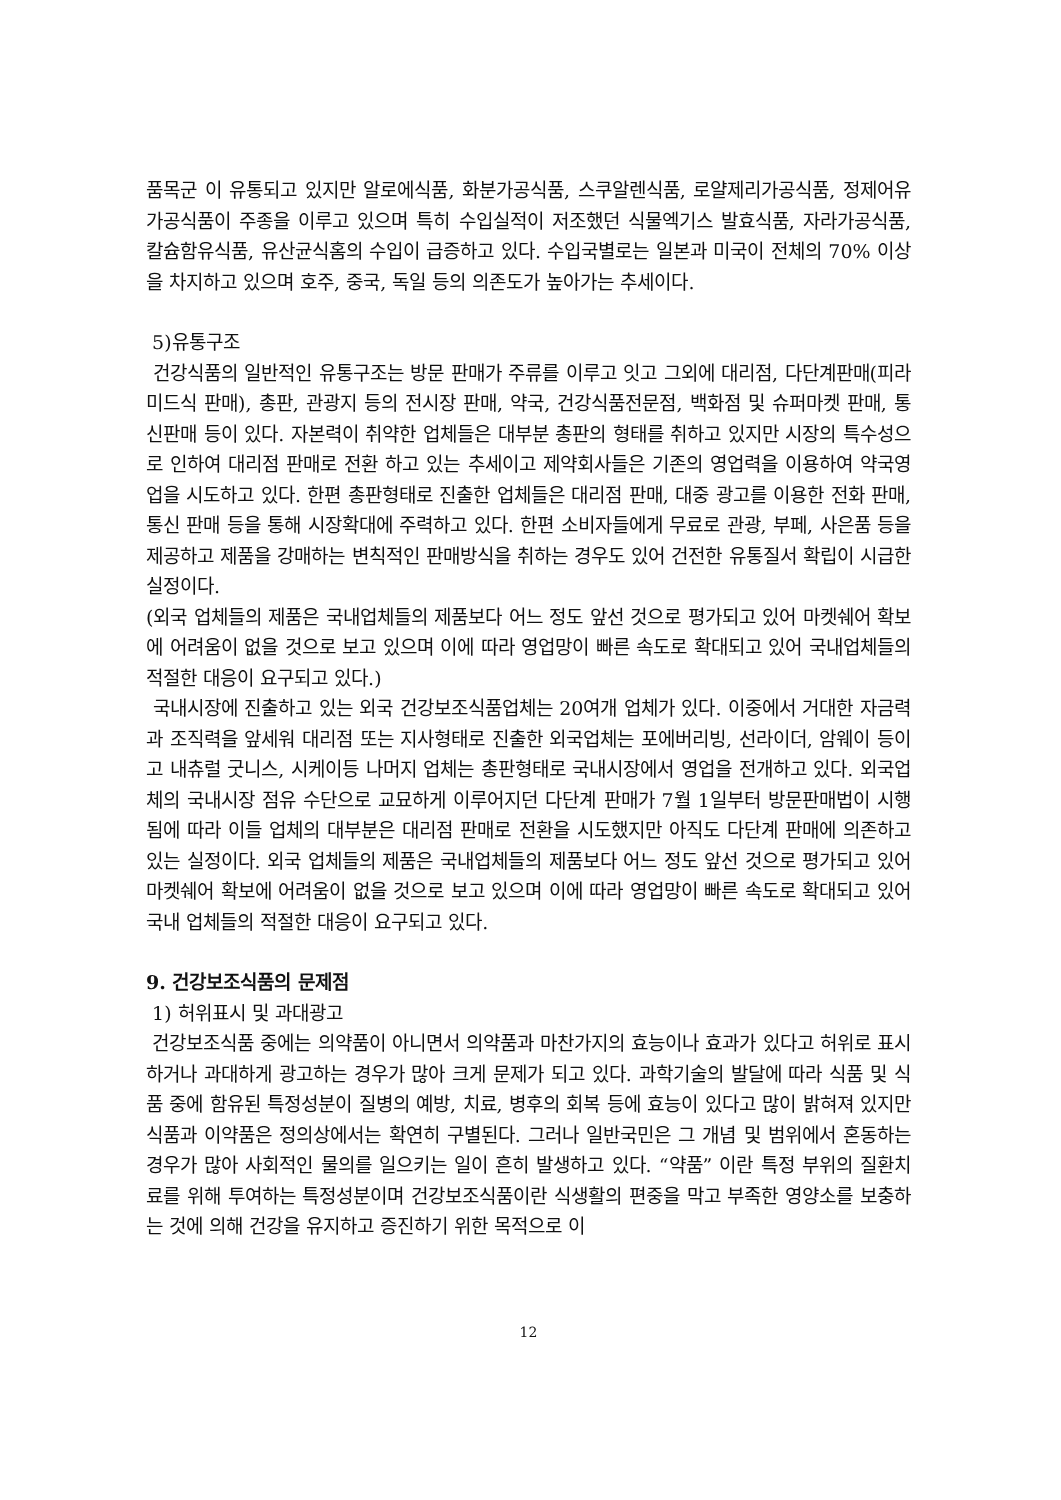품목군 이 유통되고 있지만 알로에식품, 화분가공식품, 스쿠알렌식품, 로얄제리가공식품, 정제어유가공식품이 주종을 이루고 있으며 특히 수입실적이 저조했던 식물엑기스 발효식품, 자라가공식품, 칼슘함유식품, 유산균식홈의 수입이 급증하고 있다. 수입국별로는 일본과 미국이 전체의 70% 이상을 차지하고 있으며 호주, 중국, 독일 등의 의존도가 높아가는 추세이다.
5)유통구조
건강식품의 일반적인 유통구조는 방문 판매가 주류를 이루고 잇고 그외에 대리점, 다단계판매(피라미드식 판매), 총판, 관광지 등의 전시장 판매, 약국, 건강식품전문점, 백화점 및 슈퍼마켓 판매, 통신판매 등이 있다. 자본력이 취약한 업체들은 대부분 총판의 형태를 취하고 있지만 시장의 특수성으로 인하여 대리점 판매로 전환 하고 있는 추세이고 제약회사들은 기존의 영업력을 이용하여 약국영업을 시도하고 있다. 한편 총판형태로 진출한 업체들은 대리점 판매, 대중 광고를 이용한 전화 판매, 통신 판매 등을 통해 시장확대에 주력하고 있다. 한편 소비자들에게 무료로 관광, 부페, 사은품 등을 제공하고 제품을 강매하는 변칙적인 판매방식을 취하는 경우도 있어 건전한 유통질서 확립이 시급한 실정이다.
(외국 업체들의 제품은 국내업체들의 제품보다 어느 정도 앞선 것으로 평가되고 있어 마켓쉐어 확보에 어려움이 없을 것으로 보고 있으며 이에 따라 영업망이 빠른 속도로 확대되고 있어 국내업체들의 적절한 대응이 요구되고 있다.)
국내시장에 진출하고 있는 외국 건강보조식품업체는 20여개 업체가 있다. 이중에서 거대한 자금력과 조직력을 앞세워 대리점 또는 지사형태로 진출한 외국업체는 포에버리빙, 선라이더, 암웨이 등이고 내츄럴 굿니스, 시케이등 나머지 업체는 총판형태로 국내시장에서 영업을 전개하고 있다. 외국업체의 국내시장 점유 수단으로 교묘하게 이루어지던 다단계 판매가 7월 1일부터 방문판매법이 시행됨에 따라 이들 업체의 대부분은 대리점 판매로 전환을 시도했지만 아직도 다단계 판매에 의존하고 있는 실정이다. 외국 업체들의 제품은 국내업체들의 제품보다 어느 정도 앞선 것으로 평가되고 있어 마켓쉐어 확보에 어려움이 없을 것으로 보고 있으며 이에 따라 영업망이 빠른 속도로 확대되고 있어 국내 업체들의 적절한 대응이 요구되고 있다.
9. 건강보조식품의 문제점
1) 허위표시 및 과대광고
건강보조식품 중에는 의약품이 아니면서 의약품과 마찬가지의 효능이나 효과가 있다고 허위로 표시하거나 과대하게 광고하는 경우가 많아 크게 문제가 되고 있다. 과학기술의 발달에 따라 식품 및 식품 중에 함유된 특정성분이 질병의 예방, 치료, 병후의 회복 등에 효능이 있다고 많이 밝혀져 있지만 식품과 이약품은 정의상에서는 확연히 구별된다. 그러나 일반국민은 그 개념 및 범위에서 혼동하는 경우가 많아 사회적인 물의를 일으키는 일이 흔히 발생하고 있다. “약품” 이란 특정 부위의 질환치료를 위해 투여하는 특정성분이며 건강보조식품이란 식생활의 편중을 막고 부족한 영양소를 보충하는 것에 의해 건강을 유지하고 증진하기 위한 목적으로 이
12